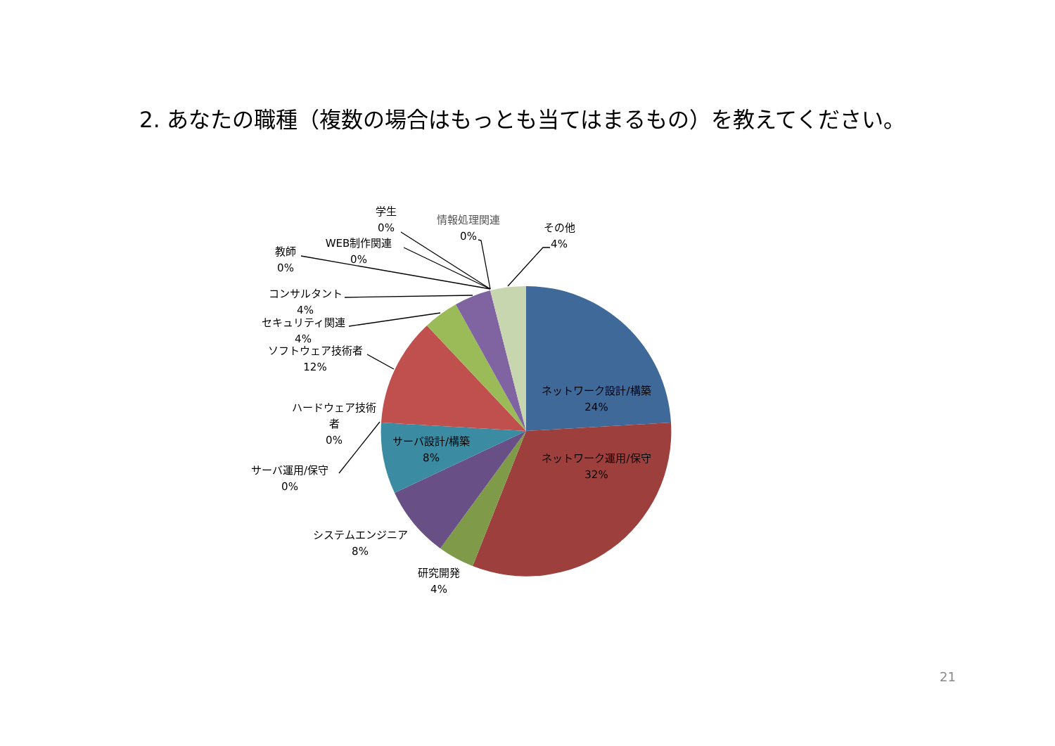2. あなたの職種（複数の場合はもっとも当てはまるもの）を教えてください。
学生
0%
情報処理関連
0%
その他
4%
WEB制作関連
0%
教師
0%
コンサルタント
4%
セキュリティ関連
4%
ソフトウェア技術者
12%
ハードウェア技術
者
0%
サーバ運用/保守
0%
システムエンジニア
8%
研究開発
4%
サーバ設計/構築
8%
ネットワーク設計/構築
24%
ネットワーク運用/保守
32%
21